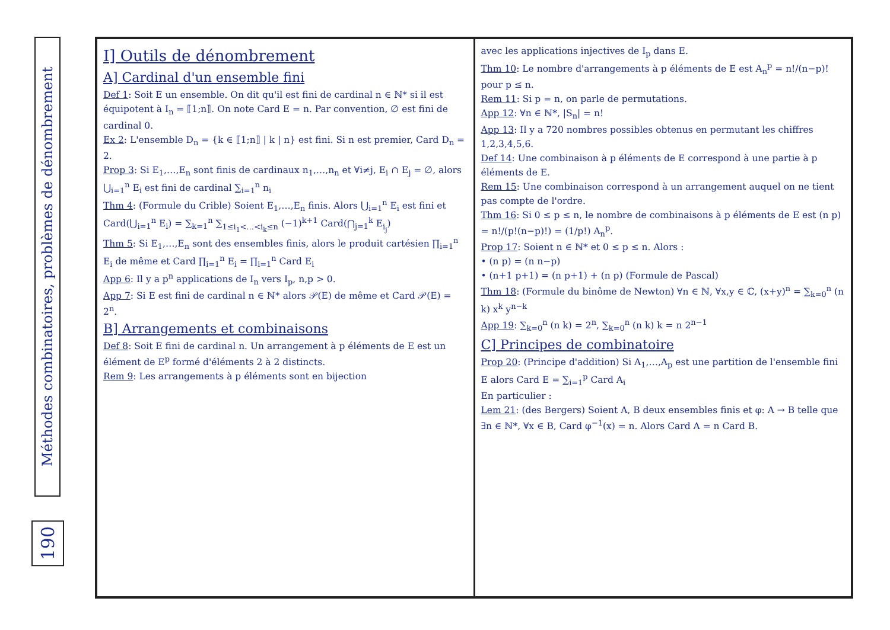Méthodes combinatoires, problèmes de dénombrement
190
I] Outils de dénombrement
A] Cardinal d'un ensemble fini
Def 1: Soit E un ensemble. On dit qu'il est fini de cardinal n ∈ ℕ* si il est équipotent à I<sub>n</sub> = ⟦1;n⟧. On note Card E = n. Par convention, ∅ est fini de cardinal 0.
Ex 2: L'ensemble D<sub>n</sub> = {k ∈ ⟦1;n⟧ | k | n} est fini. Si n est premier, Card D<sub>n</sub> = 2.
Prop 3: Si E<sub>1</sub>,…,E<sub>n</sub> sont finis de cardinaux n<sub>1</sub>,…,n<sub>n</sub> et ∀i≠j, E<sub>i</sub> ∩ E<sub>j</sub> = ∅, alors ⋃<sub>i=1</sub><sup>n</sup> E<sub>i</sub> est fini de cardinal ∑<sub>i=1</sub><sup>n</sup> n<sub>i</sub>
Thm 4: (Formule du Crible) Soient E<sub>1</sub>,…,E<sub>n</sub> finis. Alors ⋃<sub>i=1</sub><sup>n</sup> E<sub>i</sub> est fini et Card(⋃<sub>i=1</sub><sup>n</sup> E<sub>i</sub>) = ∑<sub>k=1</sub><sup>n</sup> ∑<sub>1≤i<sub>1</sub><…<i<sub>k</sub>≤n</sub> (−1)<sup>k+1</sup> Card(⋂<sub>j=1</sub><sup>k</sup> E<sub>i<sub>j</sub></sub>)
Thm 5: Si E<sub>1</sub>,…,E<sub>n</sub> sont des ensembles finis, alors le produit cartésien ∏<sub>i=1</sub><sup>n</sup> E<sub>i</sub> de même et Card ∏<sub>i=1</sub><sup>n</sup> E<sub>i</sub> = ∏<sub>i=1</sub><sup>n</sup> Card E<sub>i</sub>
App 6: Il y a p<sup>n</sup> applications de I<sub>n</sub> vers I<sub>p</sub>, n,p > 0.
App 7: Si E est fini de cardinal n ∈ ℕ* alors 𝒫(E) de même et Card 𝒫(E) = 2<sup>n</sup>.
B] Arrangements et combinaisons
Def 8: Soit E fini de cardinal n. Un arrangement à p éléments de E est un élément de E<sup>p</sup> formé d'éléments 2 à 2 distincts.
Rem 9: Les arrangements à p éléments sont en bijection
avec les applications injectives de I<sub>p</sub> dans E.
Thm 10: Le nombre d'arrangements à p éléments de E est A<sub>n</sub><sup>p</sup> = n!/(n−p)! pour p ≤ n.
Rem 11: Si p = n, on parle de permutations.
App 12: ∀n ∈ ℕ*, |S<sub>n</sub>| = n!
App 13: Il y a 720 nombres possibles obtenus en permutant les chiffres 1,2,3,4,5,6.
Def 14: Une combinaison à p éléments de E correspond à une partie à p éléments de E.
Rem 15: Une combinaison correspond à un arrangement auquel on ne tient pas compte de l'ordre.
Thm 16: Si 0 ≤ p ≤ n, le nombre de combinaisons à p éléments de E est (n p) = n!/(p!(n−p)!) = (1/p!) A<sub>n</sub><sup>p</sup>.
Prop 17: Soient n ∈ ℕ* et 0 ≤ p ≤ n. Alors :
• (n p) = (n n−p)
• (n+1 p+1) = (n p+1) + (n p) (Formule de Pascal)
Thm 18: (Formule du binôme de Newton) ∀n ∈ ℕ, ∀x,y ∈ ℂ, (x+y)<sup>n</sup> = ∑<sub>k=0</sub><sup>n</sup> (n k) x<sup>k</sup> y<sup>n−k</sup>
App 19: ∑<sub>k=0</sub><sup>n</sup> (n k) = 2<sup>n</sup>, ∑<sub>k=0</sub><sup>n</sup> (n k) k = n 2<sup>n−1</sup>
C] Principes de combinatoire
Prop 20: (Principe d'addition) Si A<sub>1</sub>,…,A<sub>p</sub> est une partition de l'ensemble fini E alors Card E = ∑<sub>i=1</sub><sup>p</sup> Card A<sub>i</sub>
En particulier :
Lem 21: (des Bergers) Soient A, B deux ensembles finis et φ: A → B telle que ∃n ∈ ℕ*, ∀x ∈ B, Card φ<sup>−1</sup>(x) = n. Alors Card A = n Card B.